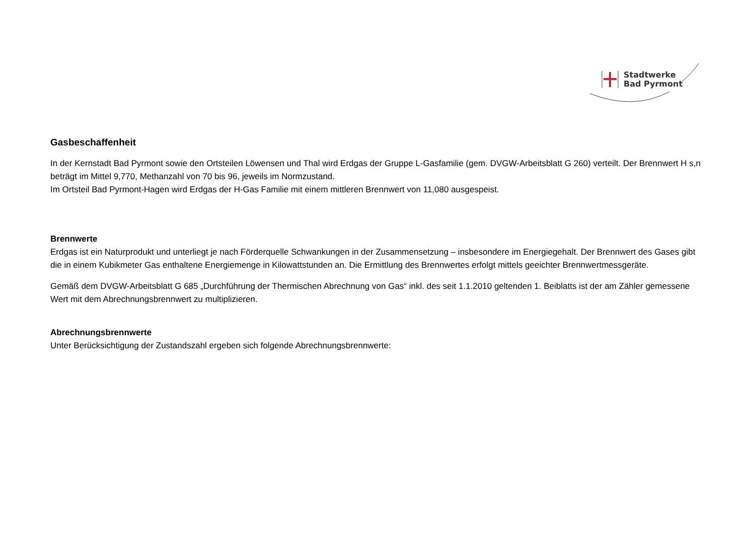Stadtwerke
Bad Pyrmont
Gasbeschaffenheit
In der Kernstadt Bad Pyrmont sowie den Ortsteilen Löwensen und Thal wird Erdgas der Gruppe L-Gasfamilie (gem. DVGW-Arbeitsblatt G 260) verteilt. Der Brennwert H s,n beträgt im Mittel 9,770, Methanzahl von 70 bis 96, jeweils im Normzustand.
Im Ortsteil Bad Pyrmont-Hagen wird Erdgas der H-Gas Familie mit einem mittleren Brennwert von 11,080 ausgespeist.
Brennwerte
Erdgas ist ein Naturprodukt und unterliegt je nach Förderquelle Schwankungen in der Zusammensetzung – insbesondere im Energiegehalt. Der Brennwert des Gases gibt die in einem Kubikmeter Gas enthaltene Energiemenge in Kilowattstunden an. Die Ermittlung des Brennwertes erfolgt mittels geeichter Brennwertmessgeräte.
Gemäß dem DVGW-Arbeitsblatt G 685 „Durchführung der Thermischen Abrechnung von Gas“ inkl. des seit 1.1.2010 geltenden 1. Beiblatts ist der am Zähler gemessene Wert mit dem Abrechnungsbrennwert zu multiplizieren.
Abrechnungsbrennwerte
Unter Berücksichtigung der Zustandszahl ergeben sich folgende Abrechnungsbrennwerte: